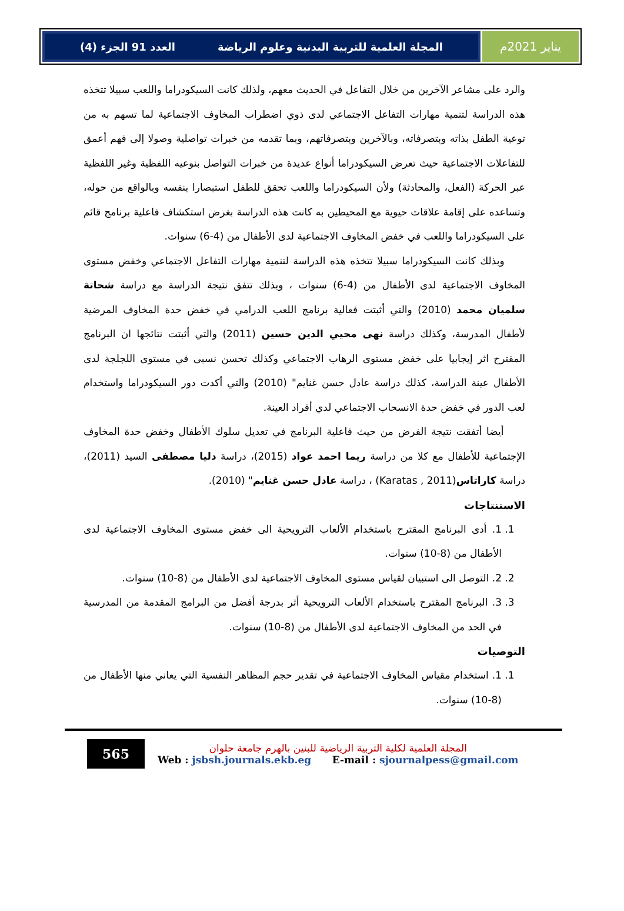يناير 2021م المجلة العلمية للتربية البدنية وعلوم الرياضة العدد 91 الجزء (4)
والرد على مشاعر الآخرين من خلال التفاعل في الحديث معهم، ولذلك كانت السيكودراما واللعب سبيلا تتخذه هذه الدراسة لتنمية مهارات التفاعل الاجتماعي لدى ذوي اضطراب المخاوف الاجتماعية لما تسهم به من توعية الطفل بذاته وبتصرفاته، وبالآخرين وبتصرفاتهم، وبما تقدمه من خبرات تواصلية وصولا إلى فهم أعمق للتفاعلات الاجتماعية حيث تعرض السيكودراما أنواع عديدة من خبرات التواصل بنوعيه اللفظية وغير اللفظية عبر الحركة (الفعل، والمحادثة) ولأن السيكودراما واللعب تحقق للطفل استبصارا بنفسه وبالواقع من حوله، وتساعده على إقامة علاقات حيوية مع المحيطين به كانت هذه الدراسة بغرض استكشاف فاعلية برنامج قائم على السيكودراما واللعب في خفض المخاوف الاجتماعية لدى الأطفال من (4-6) سنوات.
وبذلك كانت السيكودراما سبيلا تتخذه هذه الدراسة لتنمية مهارات التفاعل الاجتماعي وخفض مستوى المخاوف الاجتماعية لدى الأطفال من (4-6) سنوات ، وبذلك تتفق نتيجة الدراسة مع دراسة شحاتة سلميان محمد (2010) والتي أثبتت فعالية برنامج اللعب الدرامي في خفض حدة المخاوف المرضية لأطفال المدرسة، وكذلك دراسة نهى محيي الدين حسين (2011) والتي أثبتت نتائجها ان البرنامج المقترح اثر إيجابيا على خفض مستوى الرهاب الاجتماعي وكذلك تحسن نسبى في مستوى اللجلجة لدى الأطفال عينة الدراسة، كذلك دراسة عادل حسن غنايم" (2010) والتي أكدت دور السيكودراما واستخدام لعب الدور في خفض حدة الانسحاب الاجتماعي لدي أفراد العينة.
أيضا أتفقت نتيجة الفرض من حيث فاعلية البرنامج في تعديل سلوك الأطفال وخفض حدة المخاوف الإجتماعية للأطفال مع كلا من دراسة ريما احمد عواد (2015)، دراسة دليا مصطفى السيد (2011)، دراسة كاراتاس(Karatas , 2011) ، دراسة عادل حسن غنايم" (2010).
الاستنتاجات
1. 1. أدى البرنامج المقترح باستخدام الألعاب الترويحية الى خفض مستوى المخاوف الاجتماعية لدى الأطفال من (8-10) سنوات.
2. 2. التوصل الى استبيان لقياس مستوى المخاوف الاجتماعية لدى الأطفال من (8-10) سنوات.
3. 3. البرنامج المقترح باستخدام الألعاب الترويحية أثر بدرجة أفضل من البرامج المقدمة من المدرسية في الحد من المخاوف الاجتماعية لدى الأطفال من (8-10) سنوات.
التوصيات
1. 1. استخدام مقياس المخاوف الاجتماعية في تقدير حجم المظاهر النفسية التي يعاني منها الأطفال من (8-10) سنوات.
565
المجلة العلمية لكلية التربية الرياضية للبنين بالهرم جامعة حلوان
Web : jsbsh.journals.ekb.eg E-mail : sjournalpess@gmail.com